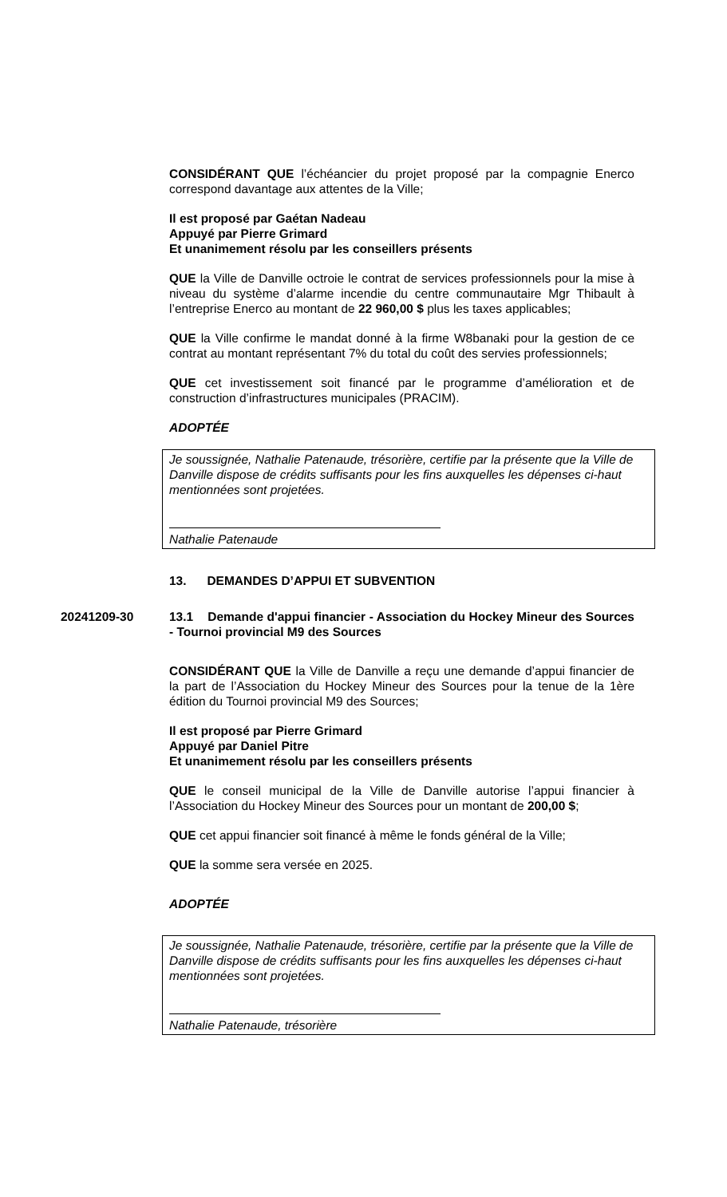CONSIDÉRANT QUE l’échéancier du projet proposé par la compagnie Enerco correspond davantage aux attentes de la Ville;
Il est proposé par Gaétan Nadeau
Appuyé par Pierre Grimard
Et unanimement résolu par les conseillers présents
QUE la Ville de Danville octroie le contrat de services professionnels pour la mise à niveau du système d’alarme incendie du centre communautaire Mgr Thibault à l’entreprise Enerco au montant de 22 960,00 $ plus les taxes applicables;
QUE la Ville confirme le mandat donné à la firme W8banaki pour la gestion de ce contrat au montant représentant 7% du total du coût des servies professionnels;
QUE cet investissement soit financé par le programme d’amélioration et de construction d’infrastructures municipales (PRACIM).
ADOPTÉE
Je soussignée, Nathalie Patenaude, trésorière, certifie par la présente que la Ville de Danville dispose de crédits suffisants pour les fins auxquelles les dépenses ci-haut mentionnées sont projetées.
Nathalie Patenaude
13. DEMANDES D’APPUI ET SUBVENTION
20241209-30 13.1 Demande d'appui financier - Association du Hockey Mineur des Sources - Tournoi provincial M9 des Sources
CONSIDÉRANT QUE la Ville de Danville a reçu une demande d’appui financier de la part de l’Association du Hockey Mineur des Sources pour la tenue de la 1ère édition du Tournoi provincial M9 des Sources;
Il est proposé par Pierre Grimard
Appuyé par Daniel Pitre
Et unanimement résolu par les conseillers présents
QUE le conseil municipal de la Ville de Danville autorise l’appui financier à l’Association du Hockey Mineur des Sources pour un montant de 200,00 $;
QUE cet appui financier soit financé à même le fonds général de la Ville;
QUE la somme sera versée en 2025.
ADOPTÉE
Je soussignée, Nathalie Patenaude, trésorière, certifie par la présente que la Ville de Danville dispose de crédits suffisants pour les fins auxquelles les dépenses ci-haut mentionnées sont projetées.
Nathalie Patenaude, trésorière